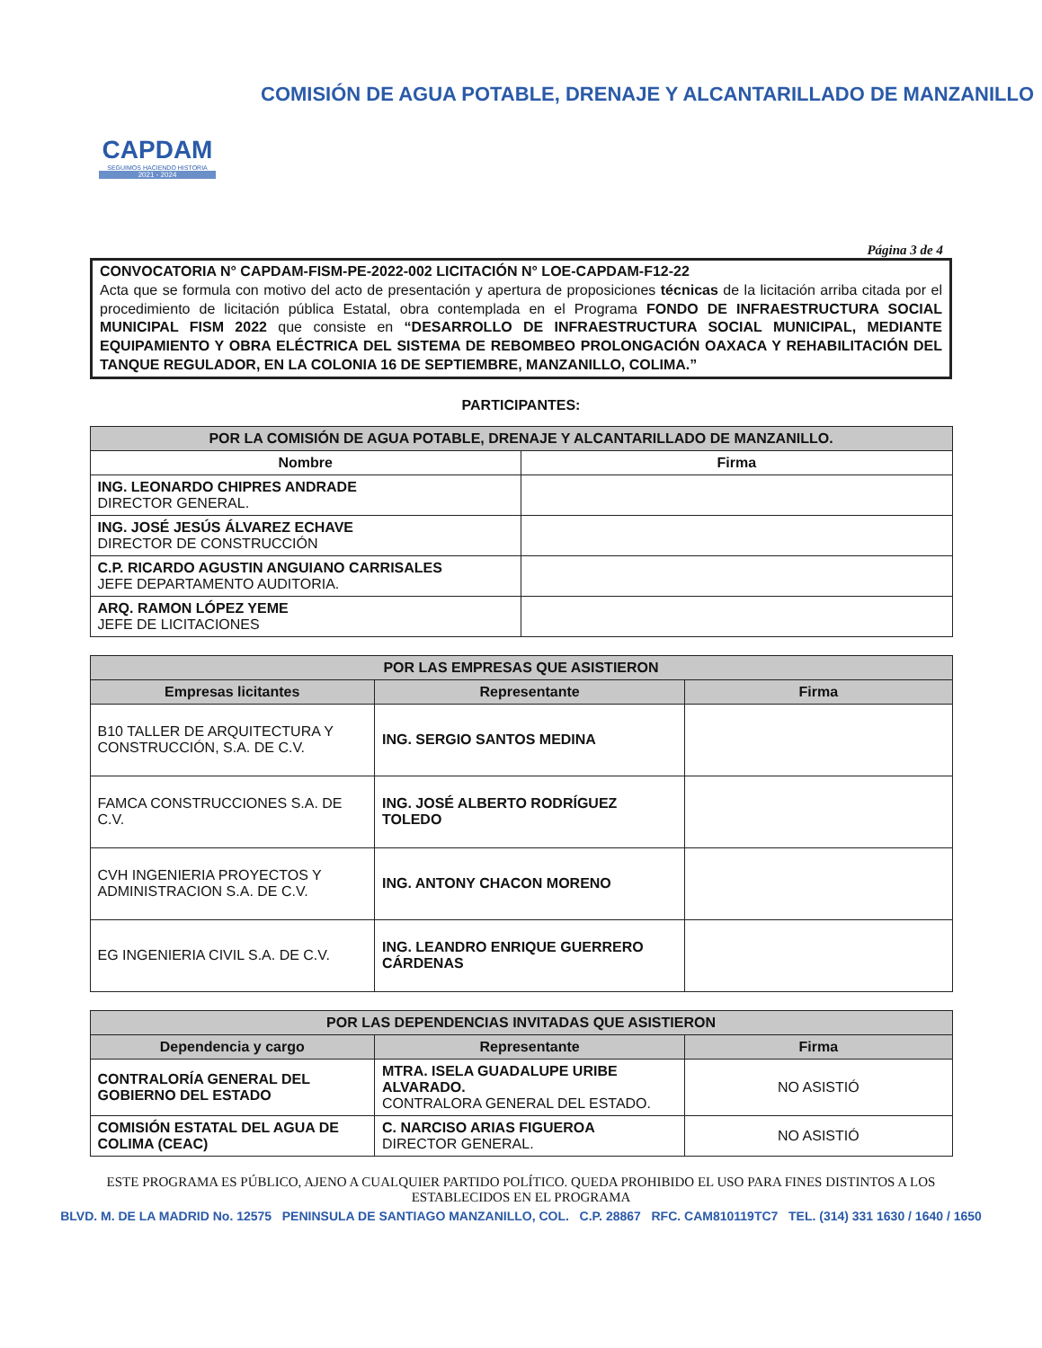CAPDAM
SEGUIMOS HACIENDO HISTORIA
2021 - 2024
COMISIÓN DE AGUA POTABLE, DRENAJE Y ALCANTARILLADO DE MANZANILLO
Página 3 de 4
CONVOCATORIA N° CAPDAM-FISM-PE-2022-002 LICITACIÓN N° LOE-CAPDAM-F12-22
Acta que se formula con motivo del acto de presentación y apertura de proposiciones técnicas de la licitación arriba citada por el procedimiento de licitación pública Estatal, obra contemplada en el Programa FONDO DE INFRAESTRUCTURA SOCIAL MUNICIPAL FISM 2022 que consiste en “DESARROLLO DE INFRAESTRUCTURA SOCIAL MUNICIPAL, MEDIANTE EQUIPAMIENTO Y OBRA ELÉCTRICA DEL SISTEMA DE REBOMBEO PROLONGACIÓN OAXACA Y REHABILITACIÓN DEL TANQUE REGULADOR, EN LA COLONIA 16 DE SEPTIEMBRE, MANZANILLO, COLIMA.”
PARTICIPANTES:
| POR LA COMISIÓN DE AGUA POTABLE, DRENAJE Y ALCANTARILLADO DE MANZANILLO. | |
| --- | --- |
| Nombre | Firma |
| ING. LEONARDO CHIPRES ANDRADE DIRECTOR GENERAL. | |
| ING. JOSÉ JESÚS ÁLVAREZ ECHAVE DIRECTOR DE CONSTRUCCIÓN | |
| C.P. RICARDO AGUSTIN ANGUIANO CARRISALES JEFE DEPARTAMENTO AUDITORIA. | |
| ARQ. RAMON LÓPEZ YEME JEFE DE LICITACIONES | |
| POR LAS EMPRESAS QUE ASISTIERON | | |
| --- | --- | --- |
| Empresas licitantes | Representante | Firma |
| B10 TALLER DE ARQUITECTURA Y CONSTRUCCIÓN, S.A. DE C.V. | ING. SERGIO SANTOS MEDINA | |
| FAMCA CONSTRUCCIONES S.A. DE C.V. | ING. JOSÉ ALBERTO RODRÍGUEZ TOLEDO | |
| CVH INGENIERIA PROYECTOS Y ADMINISTRACION S.A. DE C.V. | ING. ANTONY CHACON MORENO | |
| EG INGENIERIA CIVIL S.A. DE C.V. | ING. LEANDRO ENRIQUE GUERRERO CÁRDENAS | |
| POR LAS DEPENDENCIAS INVITADAS QUE ASISTIERON | | |
| --- | --- | --- |
| Dependencia y cargo | Representante | Firma |
| CONTRALORÍA GENERAL DEL GOBIERNO DEL ESTADO | MTRA. ISELA GUADALUPE URIBE ALVARADO. CONTRALORA GENERAL DEL ESTADO. | NO ASISTIÓ |
| COMISIÓN ESTATAL DEL AGUA DE COLIMA (CEAC) | C. NARCISO ARIAS FIGUEROA DIRECTOR GENERAL. | NO ASISTIÓ |
ESTE PROGRAMA ES PÚBLICO, AJENO A CUALQUIER PARTIDO POLÍTICO. QUEDA PROHIBIDO EL USO PARA FINES DISTINTOS A LOS ESTABLECIDOS EN EL PROGRAMA
BLVD. M. DE LA MADRID No. 12575 PENINSULA DE SANTIAGO MANZANILLO, COL. C.P. 28867 RFC. CAM810119TC7 TEL. (314) 331 1630 / 1640 / 1650